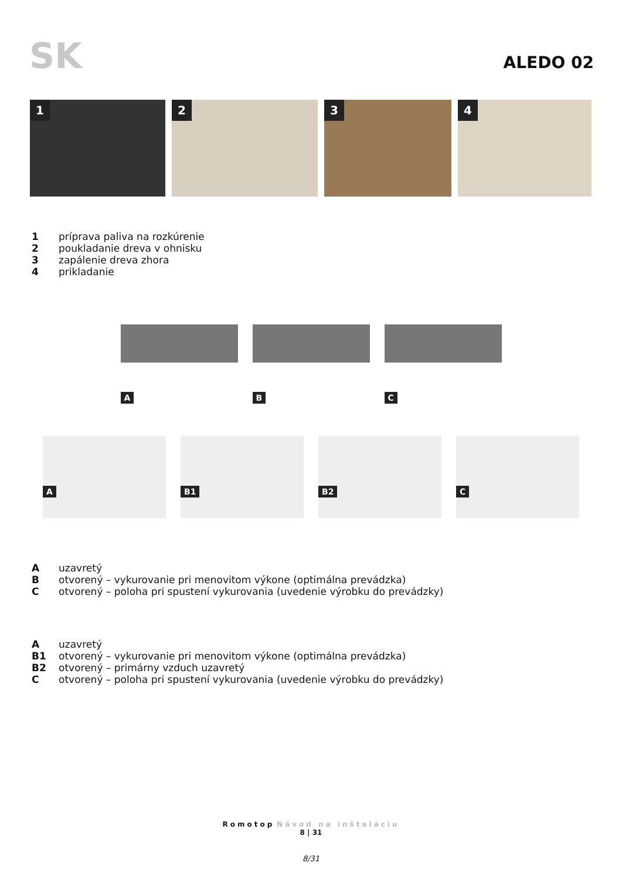SK
ALEDO 02
1
2
3
4
1 príprava paliva na rozkúrenie
2 poukladanie dreva v ohnisku
3 zapálenie dreva zhora
4 prikladanie
A
B
C
A
B1
B2
C
Auzavretý
Botvorený – vykurovanie pri menovitom výkone (optimálna prevádzka)
Cotvorený – poloha pri spustení vykurovania (uvedenie výrobku do prevádzky)
Auzavretý
B1 otvorený – vykurovanie pri menovitom výkone (optimálna prevádzka)
B2 otvorený – primárny vzduch uzavretý
Cotvorený – poloha pri spustení vykurovania (uvedenie výrobku do prevádzky)
Romotop Návod na inštaláciu
8 | 31
8/31